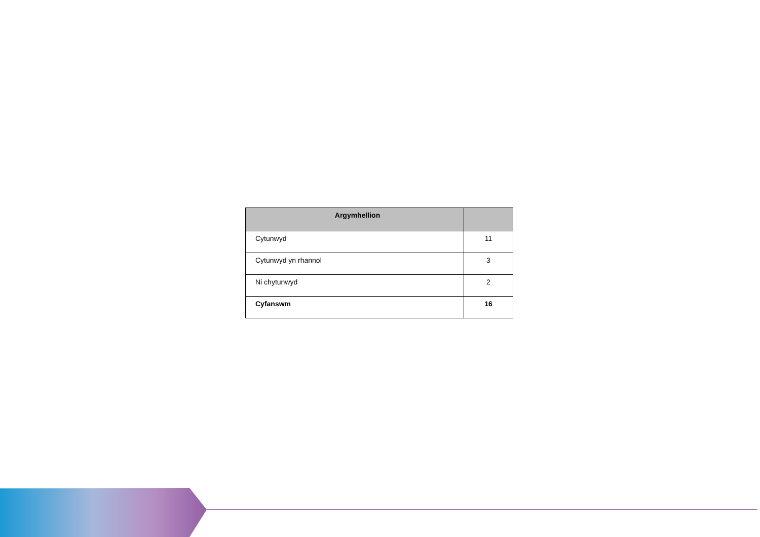| Argymhellion | |
| --- | --- |
| Cytunwyd | 11 |
| Cytunwyd yn rhannol | 3 |
| Ni chytunwyd | 2 |
| Cyfanswm | 16 |